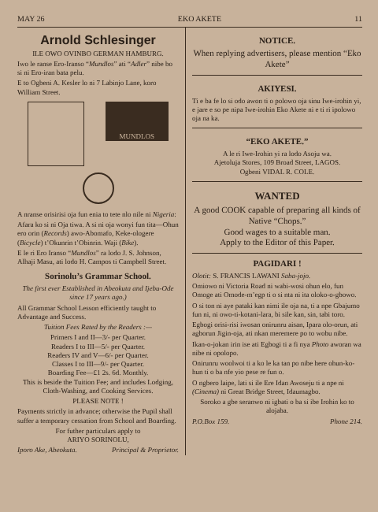MAY 26 EKO AKETE 11
Arnold Schlesinger
ILE OWO OVINBO GERMAN HAMBURG.
Iwo le ranse Ero-Iranso “Mundlos” ati “Adler” nibe bo si ni Ero-iran bata pelu.
E to Ogbeni A. Kesler lo ni 7 Labinjo Lane, koro William Street.
MUNDLOS
A nranse orisirisi oja fun enia to tete nlo nile ni Nigeria:
Afara ko si ni Oja tiwa. A si ni oja wonyi fun tita—Ohun ero orin (Records) awo-Abomafo, Keke-ologere (Bicycle) t’Okunrin t’Obinrin. Waji (Bike).
E le ri Ero Iranso “Mundlos” ra lodo J. S. Johnson, Alhaji Masu, ati lodo H. Campos ti Campbell Street.
Sorinolu’s Grammar School.
The first ever Established in Abeokuta and Ijebu-Ode since 17 years ago.)
All Grammar School Lesson efficiently taught to Advantage and Success.
Tuition Fees Rated by the Readers :—
Primers I and II—3/- per Quarter.
Readers I to III—5/- per Quarter.
Readers IV and V—6/- per Quarter.
Classes I to III—9/- per Quarter.
Boarding Fee—£1 2s. 6d. Monthly.
This is beside the Tuition Fee; and includes Lodging, Cloth-Washing, and Cooking Services.
PLEASE NOTE !
Payments strictly in advance; otherwise the Pupil shall suffer a temporary cessation from School and Boarding.
For futher particulars apply to
ARIYO SORINOLU,
Iporo Ake, Abeokuta. Principal & Proprietor.
NOTICE.
When replying advertisers, please mention “Eko Akete”
AKIYESI.
Ti e ba fe lo si odo awon ti o polowo oja sinu Iwe-irohin yi, e jare e so pe nipa Iwe-irohin Eko Akete ni e ti ri ipolowo oja na ka.
“EKO AKETE.”
A le ri Iwe-Irohin yi ra lodo Asoju wa.
Ajetoluja Stores, 109 Broad Street, LAGOS.
Ogbeni VIDAL R. COLE.
WANTED
A good COOK capable of preparing all kinds of Native “Chops.”
Good wages to a suitable man.
Apply to the Editor of this Paper.
PAGIDARI !
Olotit: S. FRANCIS LAWANI Saba-jojo.
Omiowo ni Victoria Road ni wabi-wosi ohun elo, fun Omoge ati Omode-m’egp ti o si nta ni ita oloko-o-gbowo.
O si ton ni aye pataki kan nimi ile oja na, ti a npe Gbajumo fun ni, ni owo-ti-kotani-lara, bi sile kan, sin, tabi toro.
Egbogi orisi-risi iwosan onirunru aisan, Ipara olo-orun, ati agborun Jigin-oja, ati nkan meremere po to wobu nibe.
Ikan-o-jokan irin ise ati Egbogi ti a fi nya Photo aworan wa nibe ni opolopo.
Onirunru woolwoi ti a ko le ka tan po nibe here ohun-ko-hun ti o ba nfe yio pese re fun o.
O ngbero laipe, lati si ile Ere Idan Awoseju ti a npe ni (Cinema) ni Great Bridge Street, Idaumagbo.
Soroko a gbe seranwo ni igbati o ba si ibe Irohin ko to alojaba.
P.O.Box 159. Phone 214.